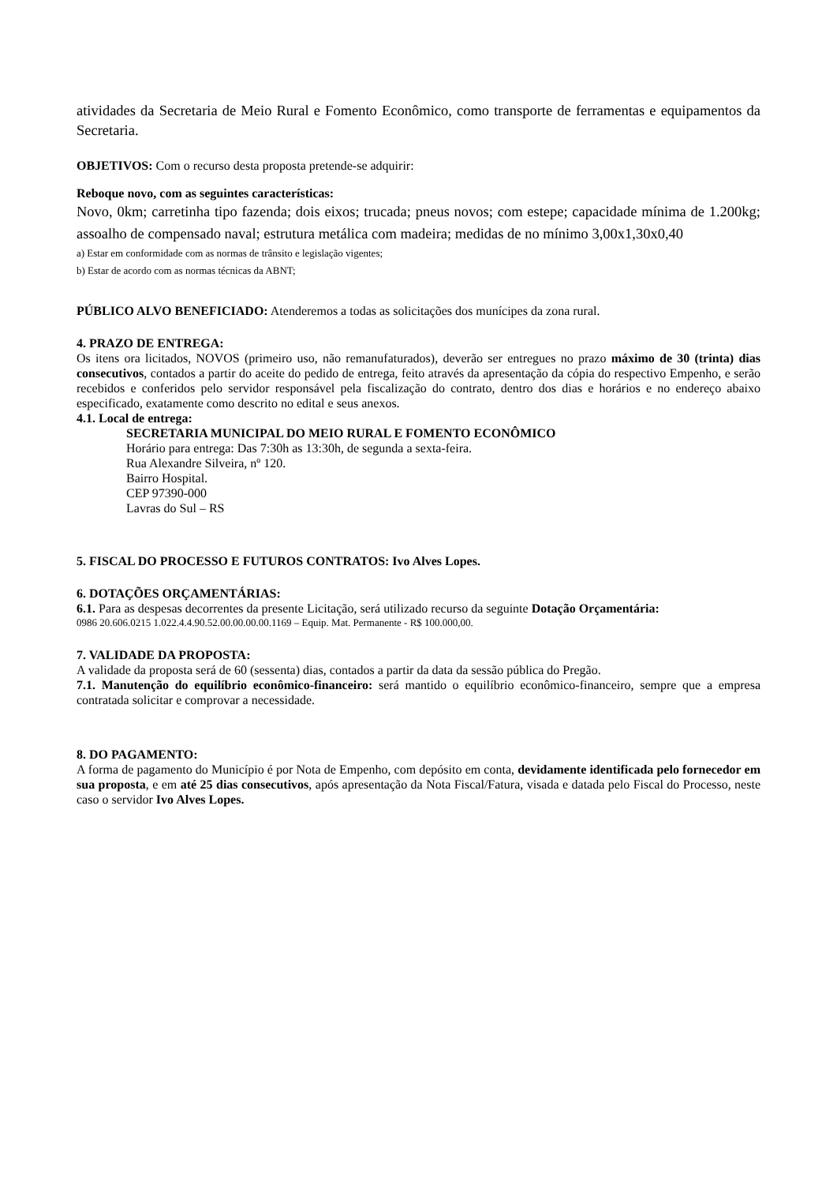atividades da Secretaria de Meio Rural e Fomento Econômico, como transporte de ferramentas e equipamentos da Secretaria.
OBJETIVOS: Com o recurso desta proposta pretende-se adquirir:
Reboque novo, com as seguintes características:
Novo, 0km; carretinha tipo fazenda; dois eixos; trucada; pneus novos; com estepe; capacidade mínima de 1.200kg; assoalho de compensado naval; estrutura metálica com madeira; medidas de no mínimo 3,00x1,30x0,40
a) Estar em conformidade com as normas de trânsito e legislação vigentes;
b) Estar de acordo com as normas técnicas da ABNT;
PÚBLICO ALVO BENEFICIADO: Atenderemos a todas as solicitações dos munícipes da zona rural.
4. PRAZO DE ENTREGA:
Os itens ora licitados, NOVOS (primeiro uso, não remanufaturados), deverão ser entregues no prazo máximo de 30 (trinta) dias consecutivos, contados a partir do aceite do pedido de entrega, feito através da apresentação da cópia do respectivo Empenho, e serão recebidos e conferidos pelo servidor responsável pela fiscalização do contrato, dentro dos dias e horários e no endereço abaixo especificado, exatamente como descrito no edital e seus anexos.
4.1. Local de entrega:
SECRETARIA MUNICIPAL DO MEIO RURAL E FOMENTO ECONÔMICO
Horário para entrega: Das 7:30h as 13:30h, de segunda a sexta-feira.
Rua Alexandre Silveira, nº 120.
Bairro Hospital.
CEP 97390-000
Lavras do Sul – RS
5. FISCAL DO PROCESSO E FUTUROS CONTRATOS: Ivo Alves Lopes.
6. DOTAÇÕES ORÇAMENTÁRIAS:
6.1. Para as despesas decorrentes da presente Licitação, será utilizado recurso da seguinte Dotação Orçamentária:
0986 20.606.0215 1.022.4.4.90.52.00.00.00.00.1169 – Equip. Mat. Permanente - R$ 100.000,00.
7. VALIDADE DA PROPOSTA:
A validade da proposta será de 60 (sessenta) dias, contados a partir da data da sessão pública do Pregão.
7.1. Manutenção do equilíbrio econômico-financeiro: será mantido o equilíbrio econômico-financeiro, sempre que a empresa contratada solicitar e comprovar a necessidade.
8. DO PAGAMENTO:
A forma de pagamento do Município é por Nota de Empenho, com depósito em conta, devidamente identificada pelo fornecedor em sua proposta, e em até 25 dias consecutivos, após apresentação da Nota Fiscal/Fatura, visada e datada pelo Fiscal do Processo, neste caso o servidor Ivo Alves Lopes.